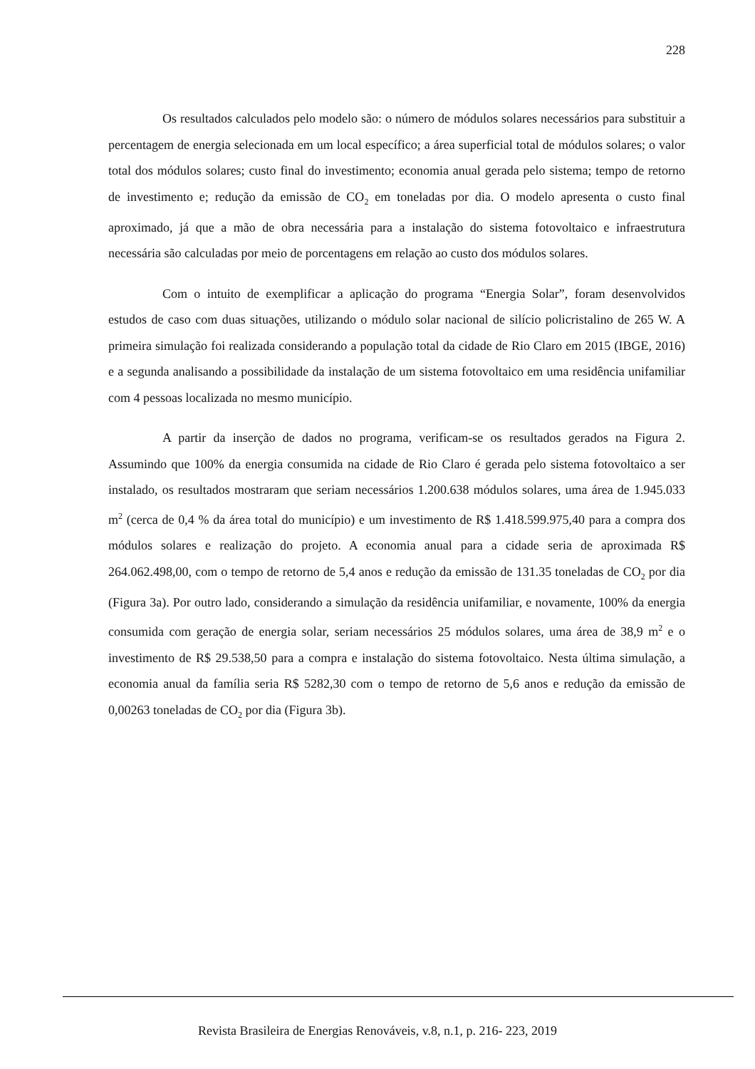228
Os resultados calculados pelo modelo são: o número de módulos solares necessários para substituir a percentagem de energia selecionada em um local específico; a área superficial total de módulos solares; o valor total dos módulos solares; custo final do investimento; economia anual gerada pelo sistema; tempo de retorno de investimento e; redução da emissão de CO<sub>2</sub> em toneladas por dia. O modelo apresenta o custo final aproximado, já que a mão de obra necessária para a instalação do sistema fotovoltaico e infraestrutura necessária são calculadas por meio de porcentagens em relação ao custo dos módulos solares.
Com o intuito de exemplificar a aplicação do programa “Energia Solar”, foram desenvolvidos estudos de caso com duas situações, utilizando o módulo solar nacional de silício policristalino de 265 W. A primeira simulação foi realizada considerando a população total da cidade de Rio Claro em 2015 (IBGE, 2016) e a segunda analisando a possibilidade da instalação de um sistema fotovoltaico em uma residência unifamiliar com 4 pessoas localizada no mesmo município.
A partir da inserção de dados no programa, verificam-se os resultados gerados na Figura 2. Assumindo que 100% da energia consumida na cidade de Rio Claro é gerada pelo sistema fotovoltaico a ser instalado, os resultados mostraram que seriam necessários 1.200.638 módulos solares, uma área de 1.945.033 m<sup>2</sup> (cerca de 0,4 % da área total do município) e um investimento de R$ 1.418.599.975,40 para a compra dos módulos solares e realização do projeto. A economia anual para a cidade seria de aproximada R$ 264.062.498,00, com o tempo de retorno de 5,4 anos e redução da emissão de 131.35 toneladas de CO<sub>2</sub> por dia (Figura 3a). Por outro lado, considerando a simulação da residência unifamiliar, e novamente, 100% da energia consumida com geração de energia solar, seriam necessários 25 módulos solares, uma área de 38,9 m<sup>2</sup> e o investimento de R$ 29.538,50 para a compra e instalação do sistema fotovoltaico. Nesta última simulação, a economia anual da família seria R$ 5282,30 com o tempo de retorno de 5,6 anos e redução da emissão de 0,00263 toneladas de CO<sub>2</sub> por dia (Figura 3b).
Revista Brasileira de Energias Renováveis, v.8, n.1, p. 216- 223, 2019